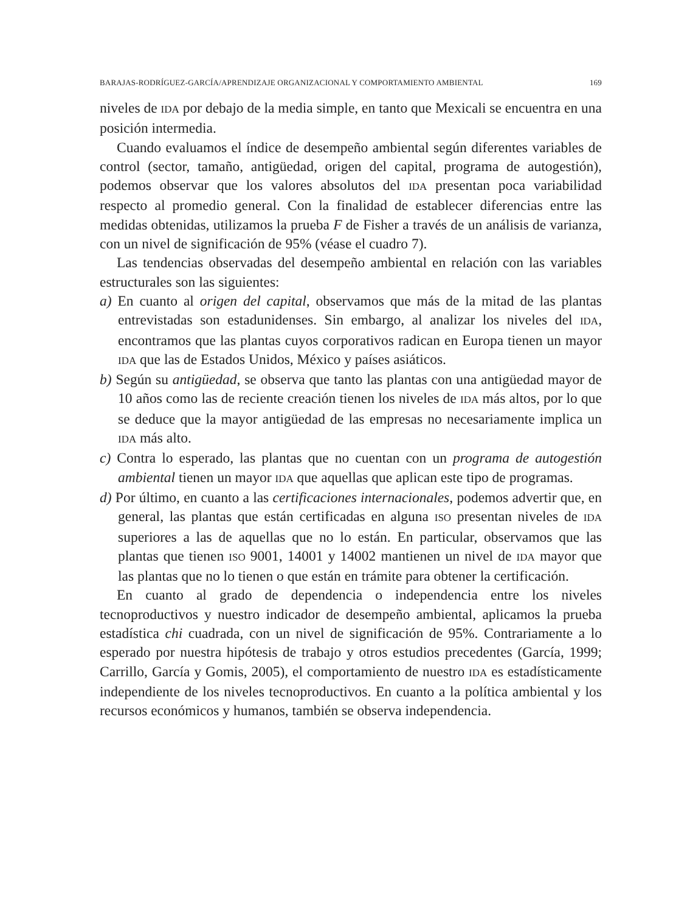BARAJAS-RODRÍGUEZ-GARCÍA/APRENDIZAJE ORGANIZACIONAL Y COMPORTAMIENTO AMBIENTAL 169
niveles de IDA por debajo de la media simple, en tanto que Mexicali se encuentra en una posición intermedia.
Cuando evaluamos el índice de desempeño ambiental según diferentes variables de control (sector, tamaño, antigüedad, origen del capital, programa de autogestión), podemos observar que los valores absolutos del IDA presentan poca variabilidad respecto al promedio general. Con la finalidad de establecer diferencias entre las medidas obtenidas, utilizamos la prueba F de Fisher a través de un análisis de varianza, con un nivel de significación de 95% (véase el cuadro 7).
Las tendencias observadas del desempeño ambiental en relación con las variables estructurales son las siguientes:
a) En cuanto al origen del capital, observamos que más de la mitad de las plantas entrevistadas son estadunidenses. Sin embargo, al analizar los niveles del IDA, encontramos que las plantas cuyos corporativos radican en Europa tienen un mayor IDA que las de Estados Unidos, México y países asiáticos.
b) Según su antigüedad, se observa que tanto las plantas con una antigüedad mayor de 10 años como las de reciente creación tienen los niveles de IDA más altos, por lo que se deduce que la mayor antigüedad de las empresas no necesariamente implica un IDA más alto.
c) Contra lo esperado, las plantas que no cuentan con un programa de autogestión ambiental tienen un mayor IDA que aquellas que aplican este tipo de programas.
d) Por último, en cuanto a las certificaciones internacionales, podemos advertir que, en general, las plantas que están certificadas en alguna ISO presentan niveles de IDA superiores a las de aquellas que no lo están. En particular, observamos que las plantas que tienen ISO 9001, 14001 y 14002 mantienen un nivel de IDA mayor que las plantas que no lo tienen o que están en trámite para obtener la certificación.
En cuanto al grado de dependencia o independencia entre los niveles tecnoproductivos y nuestro indicador de desempeño ambiental, aplicamos la prueba estadística chi cuadrada, con un nivel de significación de 95%. Contrariamente a lo esperado por nuestra hipótesis de trabajo y otros estudios precedentes (García, 1999; Carrillo, García y Gomis, 2005), el comportamiento de nuestro IDA es estadísticamente independiente de los niveles tecnoproductivos. En cuanto a la política ambiental y los recursos económicos y humanos, también se observa independencia.